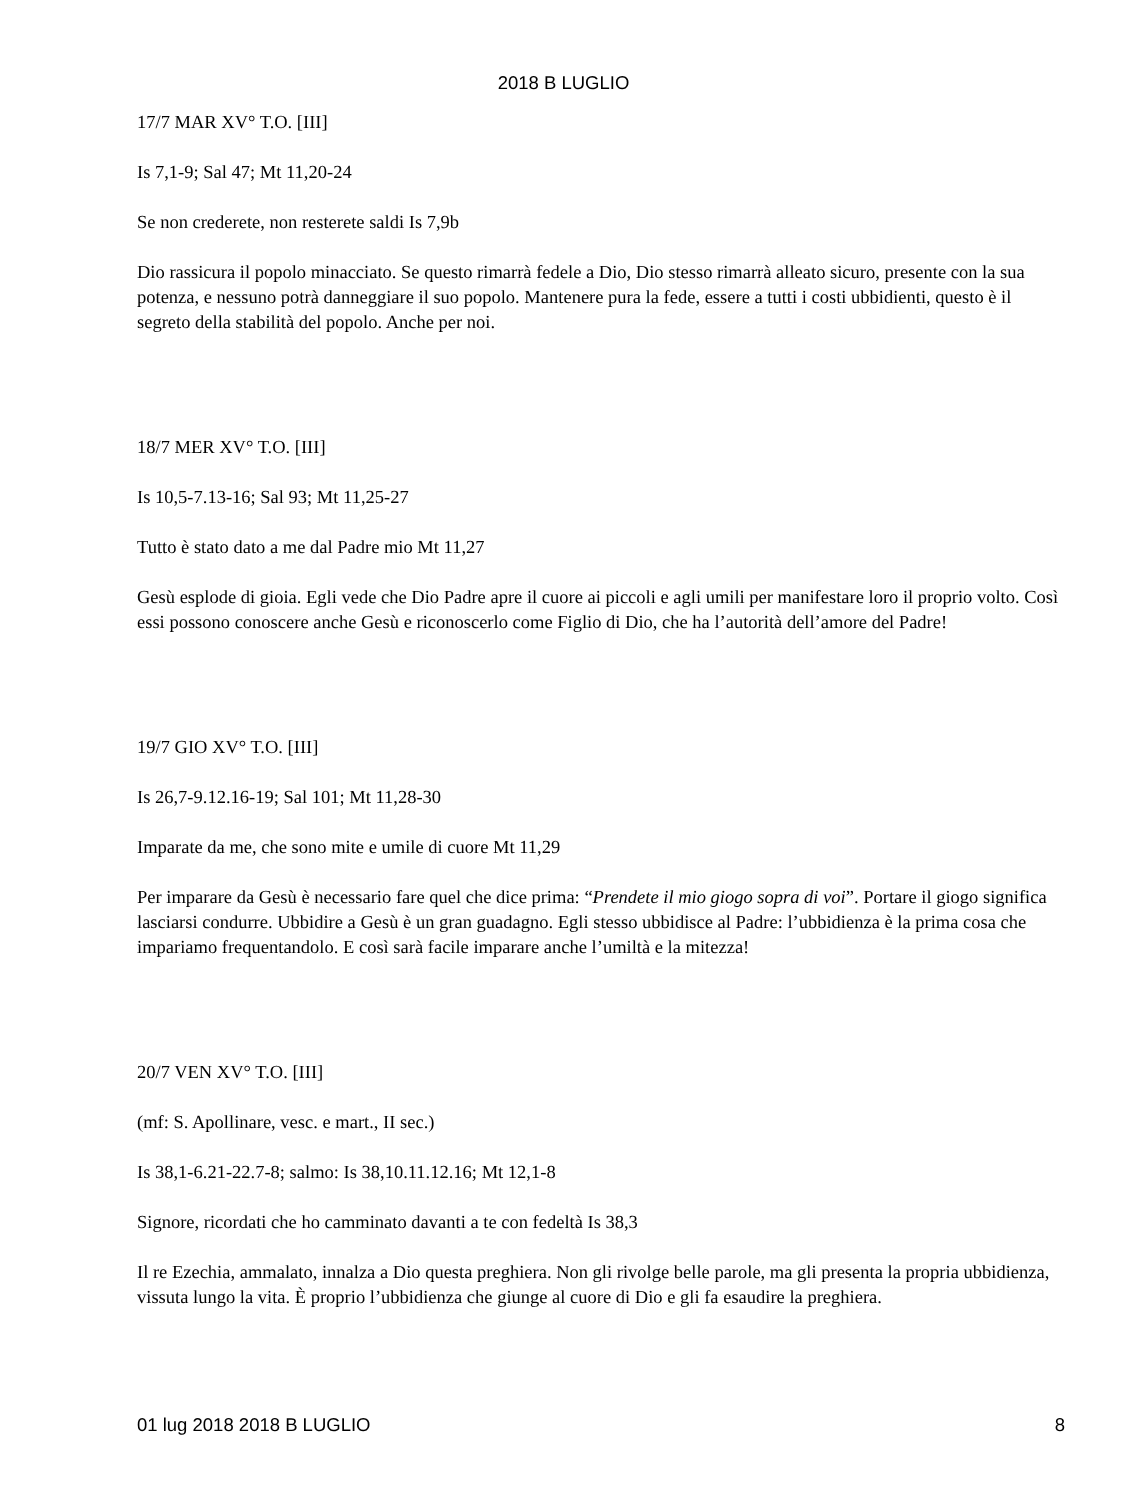2018 B LUGLIO
17/7 MAR XV° T.O. [III]
Is 7,1-9; Sal 47; Mt 11,20-24
Se non crederete, non resterete saldi Is 7,9b
Dio rassicura il popolo minacciato. Se questo rimarrà fedele a Dio, Dio stesso rimarrà alleato sicuro, presente con la sua potenza, e nessuno potrà danneggiare il suo popolo. Mantenere pura la fede, essere a tutti i costi ubbidienti, questo è il segreto della stabilità del popolo. Anche per noi.
18/7 MER XV° T.O. [III]
Is 10,5-7.13-16; Sal 93; Mt 11,25-27
Tutto è stato dato a me dal Padre mio Mt 11,27
Gesù esplode di gioia. Egli vede che Dio Padre apre il cuore ai piccoli e agli umili per manifestare loro il proprio volto. Così essi possono conoscere anche Gesù e riconoscerlo come Figlio di Dio, che ha l’autorità dell’amore del Padre!
19/7 GIO XV° T.O. [III]
Is 26,7-9.12.16-19; Sal 101; Mt 11,28-30
Imparate da me, che sono mite e umile di cuore Mt 11,29
Per imparare da Gesù è necessario fare quel che dice prima: “Prendete il mio giogo sopra di voi”. Portare il giogo significa lasciarsi condurre. Ubbidire a Gesù è un gran guadagno. Egli stesso ubbidisce al Padre: l’ubbidienza è la prima cosa che impariamo frequentandolo. E così sarà facile imparare anche l’umiltà e la mitezza!
20/7 VEN XV° T.O. [III]
(mf: S. Apollinare, vesc. e mart., II sec.)
Is 38,1-6.21-22.7-8; salmo: Is 38,10.11.12.16; Mt 12,1-8
Signore, ricordati che ho camminato davanti a te con fedeltà Is 38,3
Il re Ezechia, ammalato, innalza a Dio questa preghiera. Non gli rivolge belle parole, ma gli presenta la propria ubbidienza, vissuta lungo la vita. È proprio l’ubbidienza che giunge al cuore di Dio e gli fa esaudire la preghiera.
01 lug 2018 2018 B LUGLIO 8